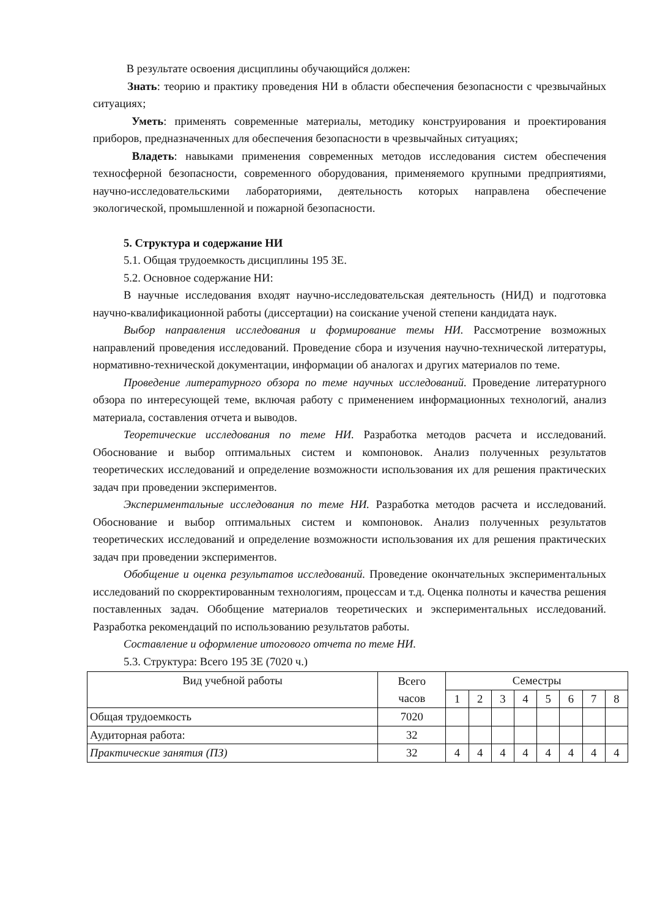В результате освоения дисциплины обучающийся должен:
Знать: теорию и практику проведения НИ в области обеспечения безопасности с чрезвычайных ситуациях;
Уметь: применять современные материалы, методику конструирования и проектирования приборов, предназначенных для обеспечения безопасности в чрезвычайных ситуациях;
Владеть: навыками применения современных методов исследования систем обеспечения техносферной безопасности, современного оборудования, применяемого крупными предприятиями, научно-исследовательскими лабораториями, деятельность которых направлена обеспечение экологической, промышленной и пожарной безопасности.
5. Структура и содержание НИ
5.1. Общая трудоемкость дисциплины 195 ЗЕ.
5.2. Основное содержание НИ:
В научные исследования входят научно-исследовательская деятельность (НИД) и подготовка научно-квалификационной работы (диссертации) на соискание ученой степени кандидата наук.
Выбор направления исследования и формирование темы НИ. Рассмотрение возможных направлений проведения исследований. Проведение сбора и изучения научно-технической литературы, нормативно-технической документации, информации об аналогах и других материалов по теме.
Проведение литературного обзора по теме научных исследований. Проведение литературного обзора по интересующей теме, включая работу с применением информационных технологий, анализ материала, составления отчета и выводов.
Теоретические исследования по теме НИ. Разработка методов расчета и исследований. Обоснование и выбор оптимальных систем и компоновок. Анализ полученных результатов теоретических исследований и определение возможности использования их для решения практических задач при проведении экспериментов.
Экспериментальные исследования по теме НИ. Разработка методов расчета и исследований. Обоснование и выбор оптимальных систем и компоновок. Анализ полученных результатов теоретических исследований и определение возможности использования их для решения практических задач при проведении экспериментов.
Обобщение и оценка результатов исследований. Проведение окончательных экспериментальных исследований по скорректированным технологиям, процессам и т.д. Оценка полноты и качества решения поставленных задач. Обобщение материалов теоретических и экспериментальных исследований. Разработка рекомендаций по использованию результатов работы.
Составление и оформление итогового отчета по теме НИ.
5.3. Структура: Всего 195 ЗЕ (7020 ч.)
| Вид учебной работы | Всего часов | Семестры | | | | | | | |
| --- | --- | --- | --- | --- | --- | --- | --- | --- | --- |
| | | 1 | 2 | 3 | 4 | 5 | 6 | 7 | 8 |
| Общая трудоемкость | 7020 | | | | | | | | |
| Аудиторная работа: | 32 | | | | | | | | |
| Практические занятия (ПЗ) | 32 | 4 | 4 | 4 | 4 | 4 | 4 | 4 | 4 |